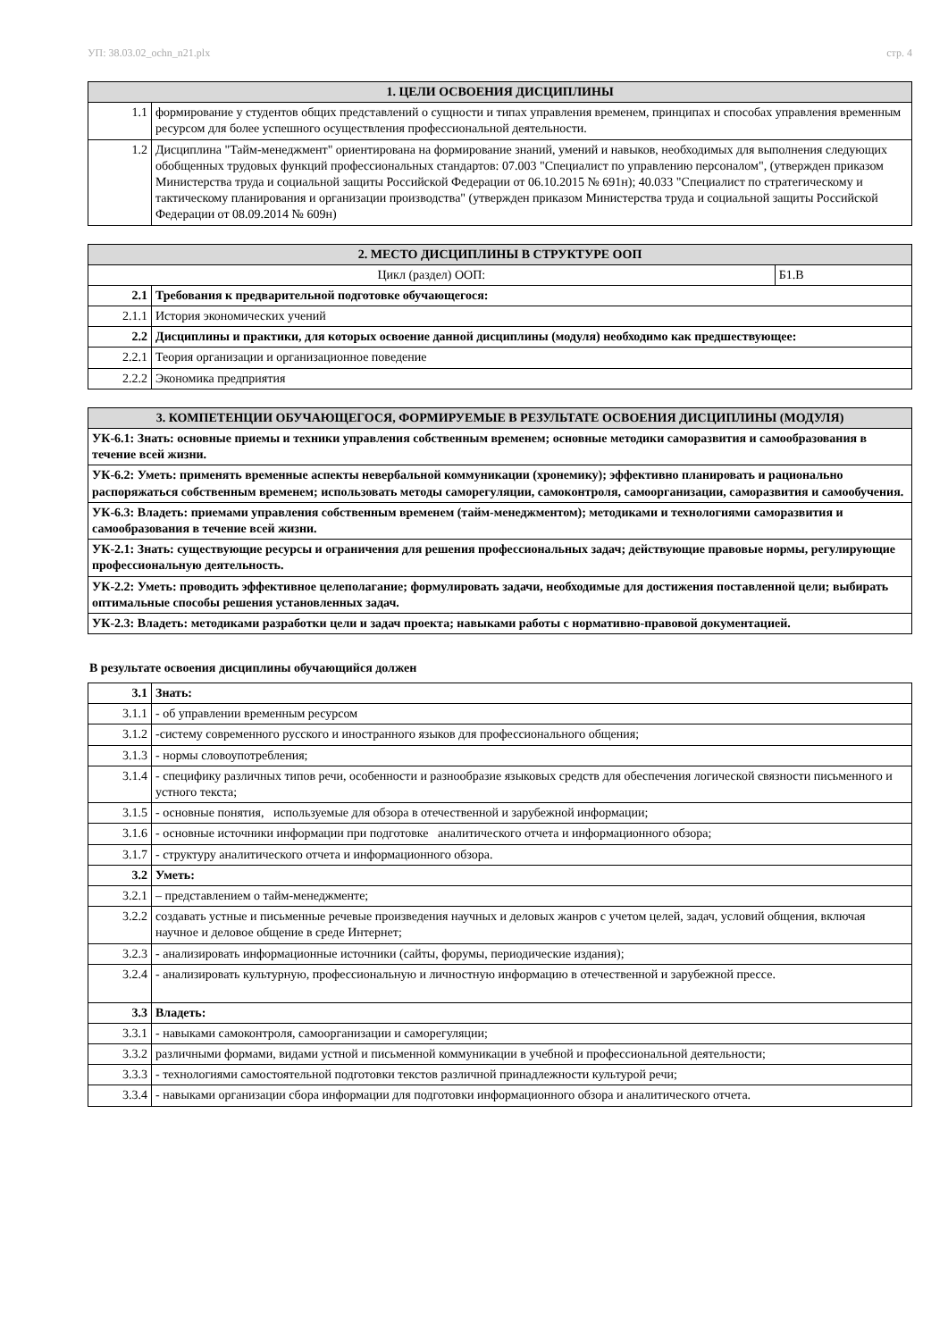УП: 38.03.02_ochn_n21.plx стр. 4
| 1. ЦЕЛИ ОСВОЕНИЯ ДИСЦИПЛИНЫ | |
| --- | --- |
| 1.1 | формирование у студентов общих представлений о сущности и типах управления временем, принципах и способах управления временным ресурсом для более успешного осуществления профессиональной деятельности. |
| 1.2 | Дисциплина "Тайм-менеджмент" ориентирована на формирование знаний, умений и навыков, необходимых для выполнения следующих обобщенных трудовых функций профессиональных стандартов: 07.003 "Специалист по управлению персоналом", (утвержден приказом Министерства труда и социальной защиты Российской Федерации от 06.10.2015 № 691н); 40.033 "Специалист по стратегическому и тактическому планирования и организации производства" (утвержден приказом Министерства труда и социальной защиты Российской Федерации от 08.09.2014 № 609н) |
| 2. МЕСТО ДИСЦИПЛИНЫ В СТРУКТУРЕ ООП | | |
| --- | --- | --- |
| Цикл (раздел) ООП: | | Б1.В |
| 2.1 | Требования к предварительной подготовке обучающегося: | |
| 2.1.1 | История экономических учений | |
| 2.2 | Дисциплины и практики, для которых освоение данной дисциплины (модуля) необходимо как предшествующее: | |
| 2.2.1 | Теория организации и организационное поведение | |
| 2.2.2 | Экономика предприятия | |
| 3. КОМПЕТЕНЦИИ ОБУЧАЮЩЕГОСЯ, ФОРМИРУЕМЫЕ В РЕЗУЛЬТАТЕ ОСВОЕНИЯ ДИСЦИПЛИНЫ (МОДУЛЯ) |
| --- |
| УК-6.1: Знать: основные приемы и техники управления собственным временем; основные методики саморазвития и самообразования в течение всей жизни. |
| УК-6.2: Уметь: применять временные аспекты невербальной коммуникации (хронемику); эффективно планировать и рационально распоряжаться собственным временем; использовать методы саморегуляции, самоконтроля, самоорганизации, саморазвития и самообучения. |
| УК-6.3: Владеть: приемами управления собственным временем (тайм-менеджментом); методиками и технологиями саморазвития и самообразования в течение всей жизни. |
| УК-2.1: Знать: существующие ресурсы и ограничения для решения профессиональных задач; действующие правовые нормы, регулирующие профессиональную деятельность. |
| УК-2.2: Уметь: проводить эффективное целеполагание; формулировать задачи, необходимые для достижения поставленной цели; выбирать оптимальные способы решения установленных задач. |
| УК-2.3: Владеть: методиками разработки цели и задач проекта; навыками работы с нормативно-правовой документацией. |
В результате освоения дисциплины обучающийся должен
| 3.1 | Знать: |
| 3.1.1 | - об управлении временным ресурсом |
| 3.1.2 | -систему современного русского и иностранного языков для профессионального общения; |
| 3.1.3 | - нормы словоупотребления; |
| 3.1.4 | - специфику различных типов речи, особенности и разнообразие языковых средств для обеспечения логической связности письменного и устного текста; |
| 3.1.5 | - основные понятия, используемые для обзора в отечественной и зарубежной информации; |
| 3.1.6 | - основные источники информации при подготовке аналитического отчета и информационного обзора; |
| 3.1.7 | - структуру аналитического отчета и информационного обзора. |
| 3.2 | Уметь: |
| 3.2.1 | – представлением о тайм-менеджменте; |
| 3.2.2 | создавать устные и письменные речевые произведения научных и деловых жанров с учетом целей, задач, условий общения, включая научное и деловое общение в среде Интернет; |
| 3.2.3 | - анализировать информационные источники (сайты, форумы, периодические издания); |
| 3.2.4 | - анализировать культурную, профессиональную и личностную информацию в отечественной и зарубежной прессе. |
| 3.3 | Владеть: |
| 3.3.1 | - навыками самоконтроля, самоорганизации и саморегуляции; |
| 3.3.2 | различными формами, видами устной и письменной коммуникации в учебной и профессиональной деятельности; |
| 3.3.3 | - технологиями самостоятельной подготовки текстов различной принадлежности культурой речи; |
| 3.3.4 | - навыками организации сбора информации для подготовки информационного обзора и аналитического отчета. |